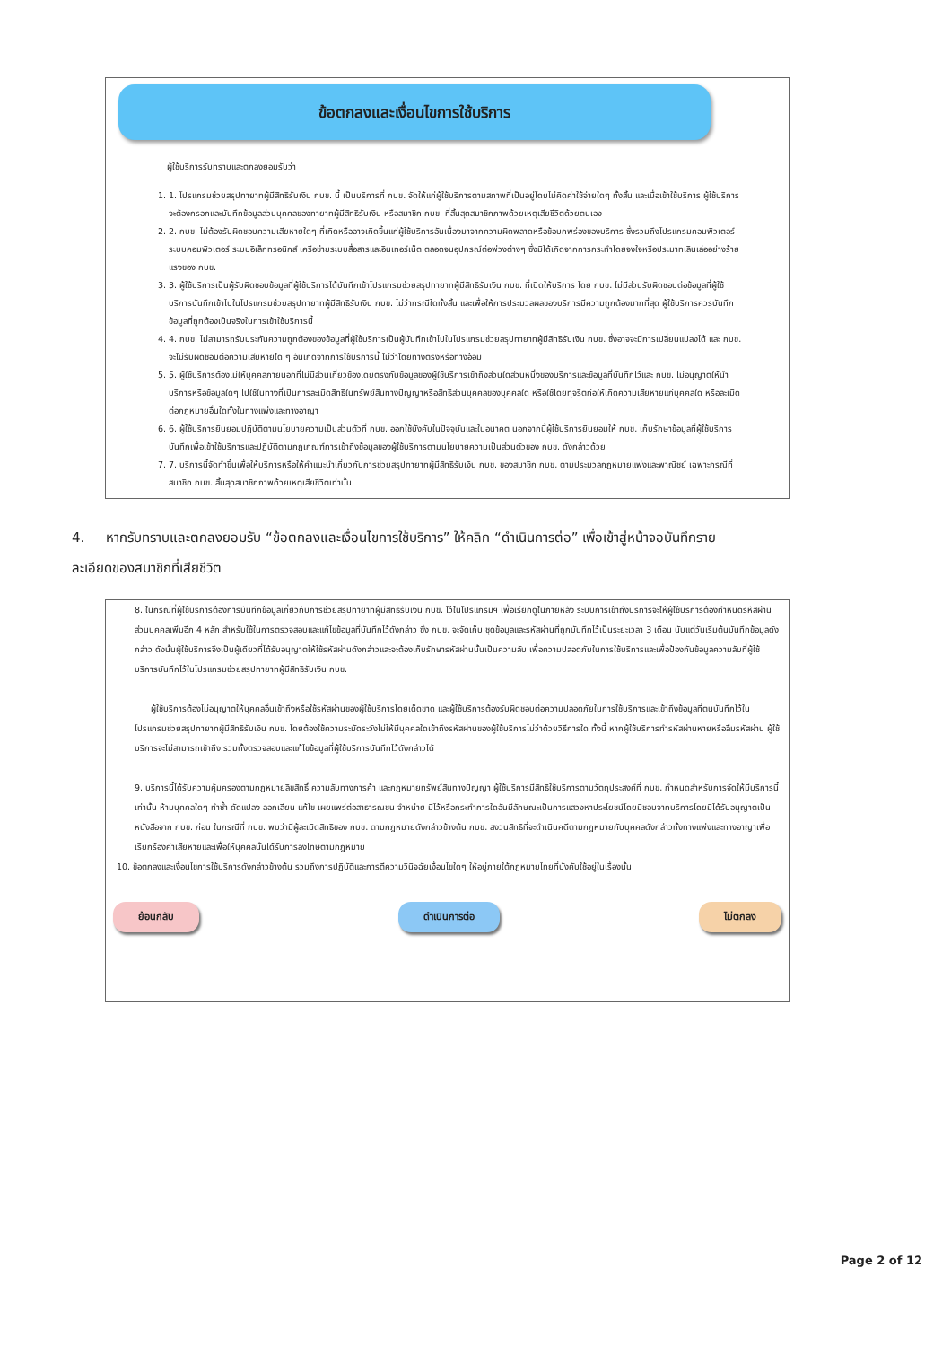ข้อตกลงและเงื่อนไขการใช้บริการ
ผู้ใช้บริการรับทราบและตกลงยอมรับว่า
1. 1. โปรแกรมช่วยสรุปทายาทผู้มีสิทธิรับเงิน กบข. นี้ เป็นบริการที่ กบข. จัดให้แก่ผู้ใช้บริการตามสภาพที่เป็นอยู่โดยไม่คิดค่าใช้จ่ายใดๆ ทั้งสิ้น และเมื่อเข้าใช้บริการ ผู้ใช้บริการจะต้องกรอกและบันทึกข้อมูลส่วนบุคคลของทายาทผู้มีสิทธิรับเงิน หรือสมาชิก กบข. ที่สิ้นสุดสมาชิกภาพด้วยเหตุเสียชีวิตด้วยตนเอง
2. 2. กบข. ไม่ต้องรับผิดชอบความเสียหายใดๆ ที่เกิดหรืออาจเกิดขึ้นแก่ผู้ใช้บริการอันเนื่องมาจากความผิดพลาดหรือข้อบกพร่องของบริการ ซึ่งรวมถึงโปรแกรมคอมพิวเตอร์ ระบบคอมพิวเตอร์ ระบบอิเล็กทรอนิกส์ เครือข่ายระบบสื่อสารและอินเทอร์เน็ต ตลอดจนอุปกรณ์ต่อพ่วงต่างๆ ซึ่งมิได้เกิดจากการกระทำโดยจงใจหรือประมาทเลินเล่ออย่างร้ายแรงของ กบข.
3. 3. ผู้ใช้บริการเป็นผู้รับผิดชอบข้อมูลที่ผู้ใช้บริการได้บันทึกเข้าโปรแกรมช่วยสรุปทายาทผู้มีสิทธิรับเงิน กบข. ที่เปิดให้บริการ โดย กบข. ไม่มีส่วนรับผิดชอบต่อข้อมูลที่ผู้ใช้บริการบันทึกเข้าไปในโปรแกรมช่วยสรุปทายาทผู้มีสิทธิรับเงิน กบข. ไม่ว่ากรณีใดทั้งสิ้น และเพื่อให้การประมวลผลของบริการมีความถูกต้องมากที่สุด ผู้ใช้บริการควรบันทึกข้อมูลที่ถูกต้องเป็นจริงในการเข้าใช้บริการนี้
4. 4. กบข. ไม่สามารถรับประกันความถูกต้องของข้อมูลที่ผู้ใช้บริการเป็นผู้บันทึกเข้าไปในโปรแกรมช่วยสรุปทายาทผู้มีสิทธิรับเงิน กบข. ซึ่งอาจจะมีการเปลี่ยนแปลงได้ และ กบข. จะไม่รับผิดชอบต่อความเสียหายใด ๆ อันเกิดจากการใช้บริการนี้ ไม่ว่าโดยทางตรงหรือทางอ้อม
5. 5. ผู้ใช้บริการต้องไม่ให้บุคคลภายนอกที่ไม่มีส่วนเกี่ยวข้องโดยตรงกับข้อมูลของผู้ใช้บริการเข้าถึงส่วนใดส่วนหนึ่งของบริการและข้อมูลที่บันทึกไว้และ กบข. ไม่อนุญาตให้นำบริการหรือข้อมูลใดๆ ไปใช้ในทางที่เป็นการละเมิดสิทธิในทรัพย์สินทางปัญญาหรือสิทธิส่วนบุคคลของบุคคลใด หรือใช้โดยทุจริตก่อให้เกิดความเสียหายแก่บุคคลใด หรือละเมิดต่อกฎหมายอื่นใดทั้งในทางแพ่งและทางอาญา
6. 6. ผู้ใช้บริการยินยอมปฏิบัติตามนโยบายความเป็นส่วนตัวที่ กบข. ออกใช้บังคับในปัจจุบันและในอนาคต นอกจากนี้ผู้ใช้บริการยินยอมให้ กบข. เก็บรักษาข้อมูลที่ผู้ใช้บริการบันทึกเพื่อเข้าใช้บริการและปฏิบัติตามกฎเกณฑ์การเข้าถึงข้อมูลของผู้ใช้บริการตามนโยบายความเป็นส่วนตัวของ กบข. ดังกล่าวด้วย
7. 7. บริการนี้จัดทำขึ้นเพื่อให้บริการหรือให้คำแนะนำเกี่ยวกับการช่วยสรุปทายาทผู้มีสิทธิรับเงิน กบข. ของสมาชิก กบข. ตามประมวลกฎหมายแพ่งและพาณิชย์ เฉพาะกรณีที่สมาชิก กบข. สิ้นสุดสมาชิกภาพด้วยเหตุเสียชีวิตเท่านั้น
4. หากรับทราบและตกลงยอมรับ “ข้อตกลงและเงื่อนไขการใช้บริการ” ให้คลิก “ดำเนินการต่อ” เพื่อเข้าสู่หน้าจอบันทึกรายละเอียดของสมาชิกที่เสียชีวิต
8. ในกรณีที่ผู้ใช้บริการต้องการบันทึกข้อมูลเกี่ยวกับการช่วยสรุปทายาทผู้มีสิทธิรับเงิน กบข. ไว้ในโปรแกรมฯ เพื่อเรียกดูในภายหลัง ระบบการเข้าถึงบริการจะให้ผู้ใช้บริการต้องกำหนดรหัสผ่านส่วนบุคคลเพิ่มอีก 4 หลัก สำหรับใช้ในการตรวจสอบและแก้ไขข้อมูลที่บันทึกไว้ดังกล่าว ซึ่ง กบข. จะจัดเก็บ ชุดข้อมูลและรหัสผ่านที่ถูกบันทึกไว้เป็นระยะเวลา 3 เดือน นับแต่วันเริ่มต้นบันทึกข้อมูลดังกล่าว ดังนั้นผู้ใช้บริการจึงเป็นผู้เดียวที่ได้รับอนุญาตให้ใช้รหัสผ่านดังกล่าวและจะต้องเก็บรักษารหัสผ่านนั้นเป็นความลับ เพื่อความปลอดภัยในการใช้บริการและเพื่อป้องกันข้อมูลความลับที่ผู้ใช้บริการบันทึกไว้ในโปรแกรมช่วยสรุปทายาทผู้มีสิทธิรับเงิน กบข.
ผู้ใช้บริการต้องไม่อนุญาตให้บุคคลอื่นเข้าถึงหรือใช้รหัสผ่านของผู้ใช้บริการโดยเด็ดขาด และผู้ใช้บริการต้องรับผิดชอบต่อความปลอดภัยในการใช้บริการและเข้าถึงข้อมูลที่ตนบันทึกไว้ในโปรแกรมช่วยสรุปทายาทผู้มีสิทธิรับเงิน กบข. โดยต้องใช้ความระมัดระวังไม่ให้มีบุคคลใดเข้าถึงรหัสผ่านของผู้ใช้บริการไม่ว่าด้วยวิธีการใด ทั้งนี้ หากผู้ใช้บริการทำรหัสผ่านหายหรือลืมรหัสผ่าน ผู้ใช้บริการจะไม่สามารถเข้าถึง รวมทั้งตรวจสอบและแก้ไขข้อมูลที่ผู้ใช้บริการบันทึกไว้ดังกล่าวได้
9. บริการนี้ได้รับความคุ้มครองตามกฎหมายลิขสิทธิ์ ความลับทางการค้า และกฎหมายทรัพย์สินทางปัญญา ผู้ใช้บริการมีสิทธิใช้บริการตามวัตถุประสงค์ที่ กบข. กำหนดสำหรับการจัดให้มีบริการนี้เท่านั้น ห้ามบุคคลใดๆ ทำซ้ำ ดัดแปลง ลอกเลียน แก้ไข เผยแพร่ต่อสาธารณชน จำหน่าย มีไว้หรือกระทำการใดอันมีลักษณะเป็นการแสวงหาประโยชน์โดยมิชอบจากบริการโดยมิได้รับอนุญาตเป็นหนังสือจาก กบข. ก่อน ในกรณีที่ กบข. พบว่ามีผู้ละเมิดสิทธิของ กบข. ตามกฎหมายดังกล่าวข้างต้น กบข. สงวนสิทธิที่จะดำเนินคดีตามกฎหมายกับบุคคลดังกล่าวทั้งทางแพ่งและทางอาญาเพื่อเรียกร้องค่าเสียหายและเพื่อให้บุคคลนั้นได้รับการลงโทษตามกฎหมาย
10. ข้อตกลงและเงื่อนไขการใช้บริการดังกล่าวข้างต้น รวมถึงการปฏิบัติและการตีความวินิจฉัยเงื่อนไขใดๆ ให้อยู่ภายใต้กฎหมายไทยที่บังคับใช้อยู่ในเรื่องนั้น
ย้อนกลับ ดำเนินการต่อ ไม่ตกลง
Page 2 of 12